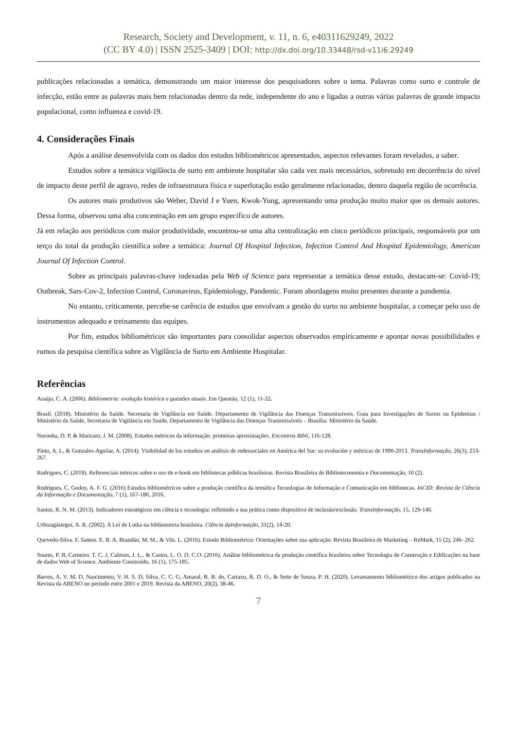Research, Society and Development, v. 11, n. 6, e40311629249, 2022
(CC BY 4.0) | ISSN 2525-3409 | DOI: http://dx.doi.org/10.33448/rsd-v11i6.29249
publicações relacionadas a temática, demonstrando um maior interesse dos pesquisadores sobre o tema. Palavras como surto e controle de infecção, estão entre as palavras mais bem relacionadas dentro da rede, independente do ano e ligadas a outras várias palavras de grande impacto populacional, como influenza e covid-19.
4. Considerações Finais
Após a análise desenvolvida com os dados dos estudos bibliométricos apresentados, aspectos relevantes foram revelados, a saber.
Estudos sobre a temática vigilância de surto em ambiente hospitalar são cada vez mais necessários, sobretudo em decorrência do nível de impacto deste perfil de agravo, redes de infraestrutura física e superlotação estão geralmente relacionadas, dentro daquela região de ocorrência.
Os autores mais produtivos são Weber, David J e Yuen, Kwok-Yung, apresentando uma produção muito maior que os demais autores. Dessa forma, observou uma alta concentração em um grupo específico de autores.
Já em relação aos periódicos com maior produtividade, encontrou-se uma alta centralização em cinco periódicos principais, responsáveis por um terço do total da produção científica sobre a temática: Journal Of Hospital Infection, Infection Control And Hospital Epidemiology, American Journal Of Infection Control.
Sobre as principais palavras-chave indexadas pela Web of Science para representar a temática desse estudo, destacam-se: Covid-19; Outbreak, Sars-Cov-2, Infection Control, Coronavirus, Epidemiology, Pandemic. Foram abordagens muito presentes durante a pandemia.
No entanto, criticamente, percebe-se carência de estudos que envolvam a gestão do surto no ambiente hospitalar, a começar pelo uso de instrumentos adequado e treinamento das equipes.
Por fim, estudos bibliométricos são importantes para consolidar aspectos observados empiricamente e apontar novas possibilidades e rumos da pesquisa científica sobre as Vigilância de Surto em Ambiente Hospitalar.
Referências
Araújo, C. A. (2006). Bibliometria: evolução histórica e questões atuais. Em Questão, 12 (1), 11-32.
Brasil. (2018). Ministério da Saúde. Secretaria de Vigilância em Saúde. Departamento de Vigilância das Doenças Transmissíveis. Guia para Investigações de Surtos ou Epidemias / Ministério da Saúde, Secretaria de Vigilância em Saúde, Departamento de Vigilância das Doenças Transmissíveis – Brasília: Ministério da Saúde.
Noronha, D. P, & Maricato, J. M. (2008). Estudos métricos da informação: primeiras aproximações. Encontros Bibli, 116-128.
Pinto, A. L, & Gonzales-Aguilar, A. (2014). Visibilidad de los estudios en análisis de redessociales en América del Sur: su evolución y métricas de 1990-2013. TransInformação, 26(3), 253-267.
Rodrigues, C. (2019). Referenciais teóricos sobre o uso de e-book em bibliotecas públicas brasileiras. Revista Brasileira de Biblioteconomia e Documentação, 10 (2).
Rodrigues, C, Godoy, A. F. G. (2016) Estudos bibliométricos sobre a produção científica da temática Tecnologias de Informação e Comunicação em bibliotecas. InCID: Revista de Ciência da Informação e Documentação, 7 (1), 167-180, 2016.
Santos, R. N. M. (2013). Indicadores estratégicos em ciência e tecnologia: refletindo a sua prática como dispositivo de inclusão/exclusão. TransInformação, 15, 129-140.
Urbizagástegui, A. R. (2002). A Lei de Lotka na bibliometria brasileira. Ciência daInformação, 31(2), 14-20.
Quevedo-Silva. F, Santos. E. B. A. Brandão. M. M., & Vils. L. (2016). Estudo Bibliométrico: Orientações sobre sua aplicação. Revista Brasileira de Marketing – ReMark, 15 (2), 246- 262.
Soares, P. B, Carneiro, T. C. J, Calmon, J. L., & Castro, L. O. D. C.O. (2016). Análise bibliométrica da produção científica brasileira sobre Tecnologia de Construção e Edificações na base de dados Web of Science. Ambiente Construído. 16 (1), 175-185.
Barros, A. V. M. D, Nascimento, V. H. S. D, Silva, C. C. G, Amaral, B. B. do, Cartaxo, R. D. O., & Sette de Souza, P. H. (2020). Levantamento bibliométrico dos artigos publicados na Revista da ABENO no período entre 2001 e 2019. Revista da ABENO, 20(2), 38-46.
7